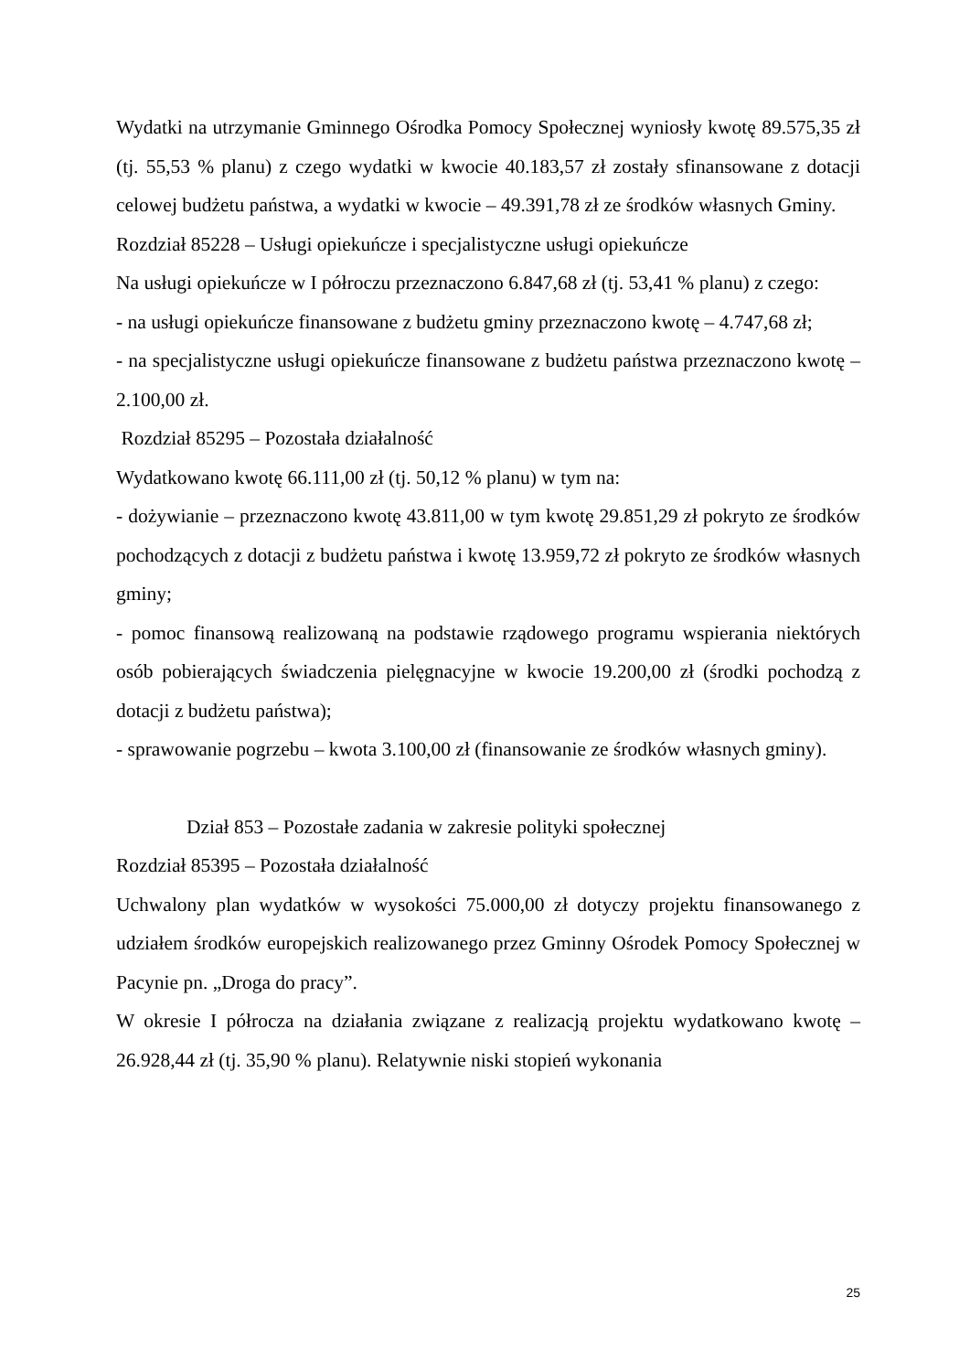Wydatki na utrzymanie Gminnego Ośrodka Pomocy Społecznej wyniosły kwotę 89.575,35 zł (tj. 55,53 % planu) z czego wydatki w kwocie 40.183,57 zł zostały sfinansowane z dotacji celowej budżetu państwa, a wydatki w kwocie – 49.391,78 zł ze środków własnych Gminy.
Rozdział 85228 – Usługi opiekuńcze i specjalistyczne usługi opiekuńcze
Na usługi opiekuńcze w I półroczu przeznaczono 6.847,68 zł (tj. 53,41 % planu) z czego:
- na usługi opiekuńcze finansowane z budżetu gminy przeznaczono kwotę – 4.747,68 zł;
- na specjalistyczne usługi opiekuńcze finansowane z budżetu państwa przeznaczono kwotę – 2.100,00 zł.
Rozdział 85295 – Pozostała działalność
Wydatkowano kwotę 66.111,00 zł (tj. 50,12 % planu) w tym na:
- dożywianie – przeznaczono kwotę 43.811,00 w tym kwotę 29.851,29 zł pokryto ze środków pochodzących z dotacji z budżetu państwa i kwotę 13.959,72 zł pokryto ze środków własnych gminy;
- pomoc finansową realizowaną na podstawie rządowego programu wspierania niektórych osób pobierających świadczenia pielęgnacyjne w kwocie 19.200,00 zł (środki pochodzą z dotacji z budżetu państwa);
- sprawowanie pogrzebu – kwota 3.100,00 zł (finansowanie ze środków własnych gminy).
Dział 853 – Pozostałe zadania w zakresie polityki społecznej
Rozdział 85395 – Pozostała działalność
Uchwalony plan wydatków w wysokości 75.000,00 zł dotyczy projektu finansowanego z udziałem środków europejskich realizowanego przez Gminny Ośrodek Pomocy Społecznej w Pacynie pn. „Droga do pracy”.
W okresie I półrocza na działania związane z realizacją projektu wydatkowano kwotę – 26.928,44 zł (tj. 35,90 % planu). Relatywnie niski stopień wykonania
25